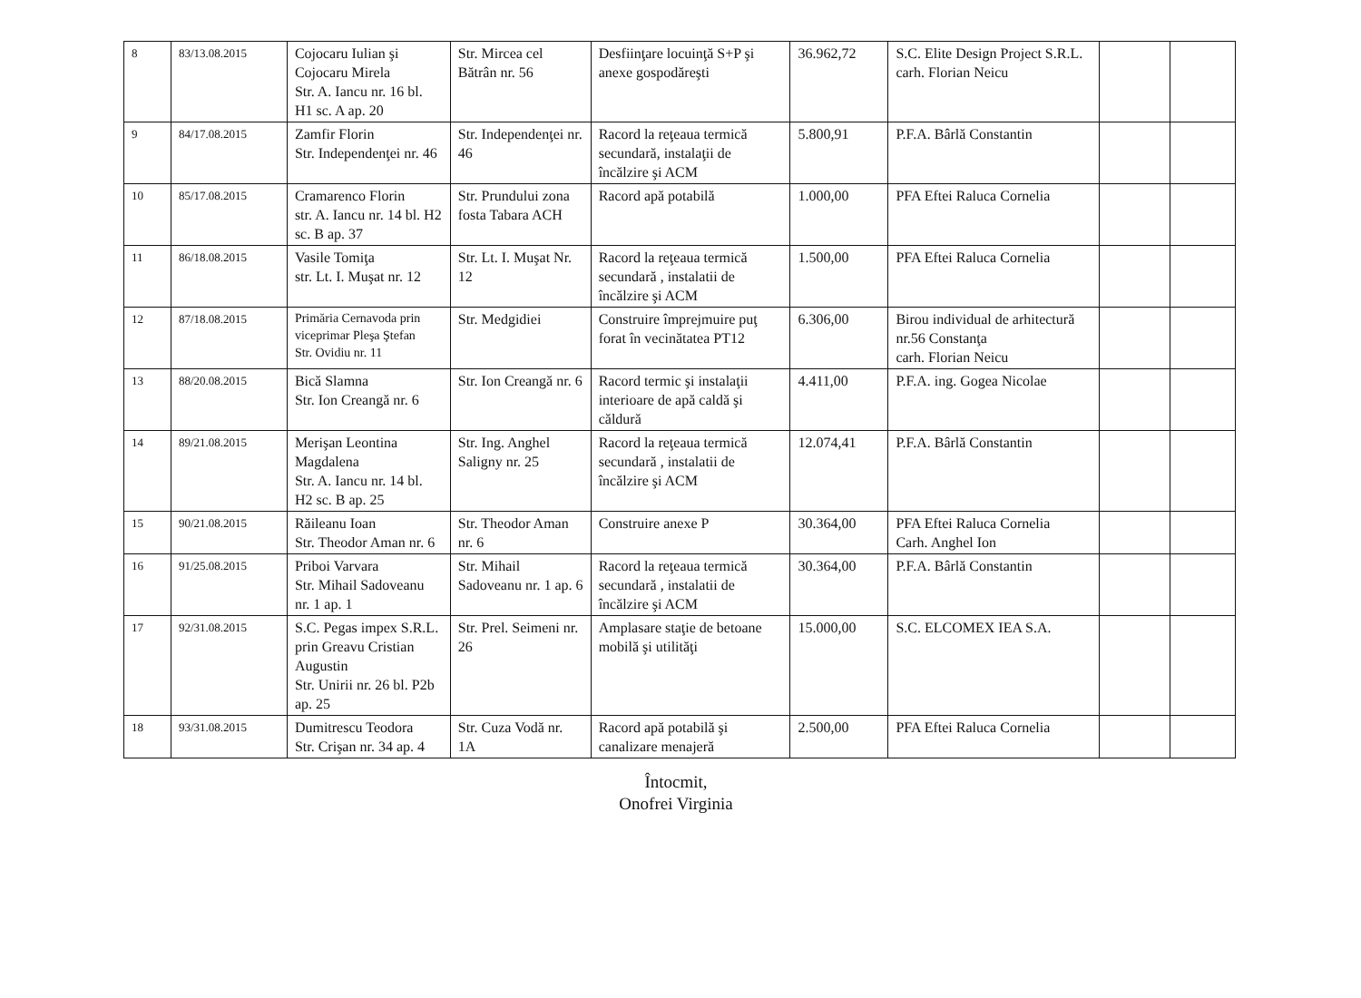| 8 | 83/13.08.2015 | Cojocaru Iulian şi Cojocaru Mirela Str. A. Iancu nr. 16 bl. H1 sc. A ap. 20 | Str. Mircea cel Bătrân nr. 56 | Desfiinţare locuinţă S+P şi anexe gospodăreşti | 36.962,72 | S.C. Elite Design Project S.R.L. carh. Florian Neicu | | |
| 9 | 84/17.08.2015 | Zamfir Florin Str. Independenţei nr. 46 | Str. Independenţei nr. 46 | Racord la reţeaua termică secundară, instalaţii de încălzire şi ACM | 5.800,91 | P.F.A. Bârlă Constantin | | |
| 10 | 85/17.08.2015 | Cramarenco Florin str. A. Iancu nr. 14 bl. H2 sc. B ap. 37 | Str. Prundului zona fosta Tabara ACH | Racord apă potabilă | 1.000,00 | PFA Eftei Raluca Cornelia | | |
| 11 | 86/18.08.2015 | Vasile Tomiţa str. Lt. I. Muşat nr. 12 | Str. Lt. I. Muşat Nr. 12 | Racord la reţeaua termică secundară , instalatii de încălzire şi ACM | 1.500,00 | PFA Eftei Raluca Cornelia | | |
| 12 | 87/18.08.2015 | Primăria Cernavoda prin viceprimar Pleşa Ştefan Str. Ovidiu nr. 11 | Str. Medgidiei | Construire împrejmuire puţ forat în vecinătatea PT12 | 6.306,00 | Birou individual de arhitectură nr.56 Constanţa carh. Florian Neicu | | |
| 13 | 88/20.08.2015 | Bică Slamna Str. Ion Creangă nr. 6 | Str. Ion Creangă nr. 6 | Racord termic şi instalaţii interioare de apă caldă şi căldură | 4.411,00 | P.F.A. ing. Gogea Nicolae | | |
| 14 | 89/21.08.2015 | Merişan Leontina Magdalena Str. A. Iancu nr. 14 bl. H2 sc. B ap. 25 | Str. Ing. Anghel Saligny nr. 25 | Racord la reţeaua termică secundară , instalatii de încălzire şi ACM | 12.074,41 | P.F.A. Bârlă Constantin | | |
| 15 | 90/21.08.2015 | Răileanu Ioan Str. Theodor Aman nr. 6 | Str. Theodor Aman nr. 6 | Construire anexe P | 30.364,00 | PFA Eftei Raluca Cornelia Carh. Anghel Ion | | |
| 16 | 91/25.08.2015 | Priboi Varvara Str. Mihail Sadoveanu nr. 1 ap. 1 | Str. Mihail Sadoveanu nr. 1 ap. 6 | Racord la reţeaua termică secundară , instalatii de încălzire şi ACM | 30.364,00 | P.F.A. Bârlă Constantin | | |
| 17 | 92/31.08.2015 | S.C. Pegas impex S.R.L. prin Greavu Cristian Augustin Str. Unirii nr. 26 bl. P2b ap. 25 | Str. Prel. Seimeni nr. 26 | Amplasare staţie de betoane mobilă şi utilităţi | 15.000,00 | S.C. ELCOMEX IEA S.A. | | |
| 18 | 93/31.08.2015 | Dumitrescu Teodora Str. Crişan nr. 34 ap. 4 | Str. Cuza Vodă nr. 1A | Racord apă potabilă şi canalizare menajeră | 2.500,00 | PFA Eftei Raluca Cornelia | | |
Întocmit,
Onofrei Virginia